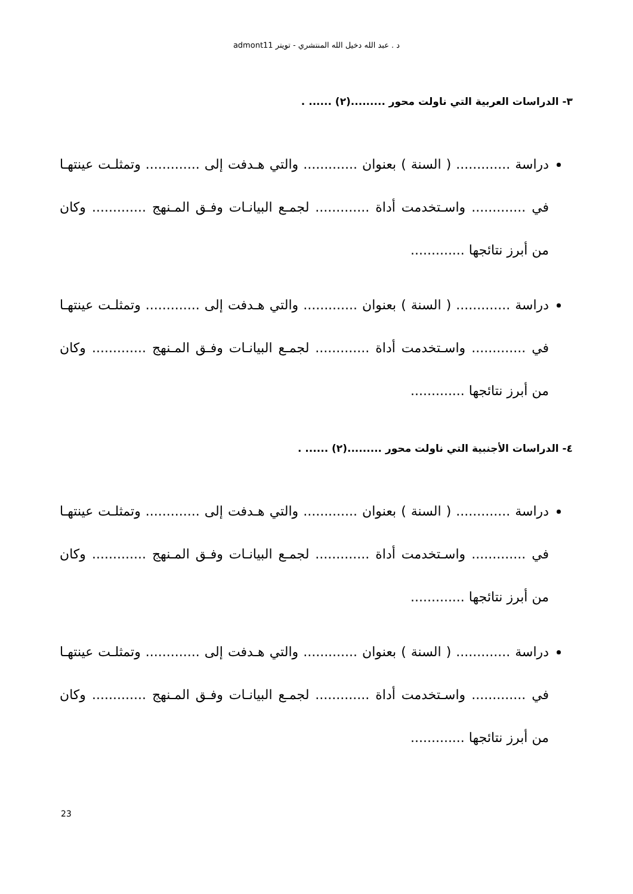د . عبد الله دخيل الله المنتشري - تويتر admont11
٣- الدراسات العربية التي ناولت محور .........(٢) ...... .
دراسة ............. ( السنة ) بعنوان ............. والتي هـدفت إلى ............. وتمثلـت عينتهـا في ............. واسـتخدمت أداة ............. لجمـع البيانـات وفـق المـنهج ............. وكان من أبرز نتائجها .............
دراسة ............. ( السنة ) بعنوان ............. والتي هـدفت إلى ............. وتمثلـت عينتهـا في ............. واسـتخدمت أداة ............. لجمـع البيانـات وفـق المـنهج ............. وكان من أبرز نتائجها .............
٤- الدراسات الأجنبية التي ناولت محور .........(٢) ...... .
دراسة ............. ( السنة ) بعنوان ............. والتي هـدفت إلى ............. وتمثلـت عينتهـا في ............. واسـتخدمت أداة ............. لجمـع البيانـات وفـق المـنهج ............. وكان من أبرز نتائجها .............
دراسة ............. ( السنة ) بعنوان ............. والتي هـدفت إلى ............. وتمثلـت عينتهـا في ............. واسـتخدمت أداة ............. لجمـع البيانـات وفـق المـنهج ............. وكان من أبرز نتائجها .............
23